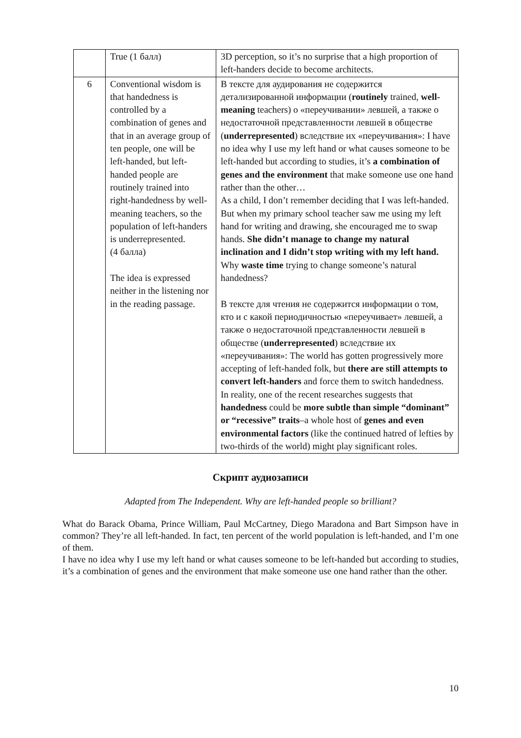| | True (1 балл) | 3D perception, so it’s no surprise that a high proportion of left-handers decide to become architects. |
| 6 | Conventional wisdom is that handedness is controlled by a combination of genes and that in an average group of ten people, one will be left-handed, but left-handed people are routinely trained into right-handedness by well-meaning teachers, so the population of left-handers is underrepresented. (4 балла) The idea is expressed neither in the listening nor in the reading passage. | В тексте для аудирования не содержится детализированной информации ( routinely trained, well-meaning teachers) о «переучивании» левшей, а также о недостаточной представленности левшей в обществе ( underrepresented ) вследствие их «переучивания»: I have no idea why I use my left hand or what causes someone to be left-handed but according to studies, it’s a combination of genes and the environment that make someone use one hand rather than the other… As a child, I don’t remember deciding that I was left-handed. But when my primary school teacher saw me using my left hand for writing and drawing, she encouraged me to swap hands. She didn’t manage to change my natural inclination and I didn’t stop writing with my left hand. Why waste time trying to change someone’s natural handedness? В тексте для чтения не содержится информации о том, кто и с какой периодичностью «переучивает» левшей, а также о недостаточной представленности левшей в обществе ( underrepresented ) вследствие их «переучивания»: The world has gotten progressively more accepting of left-handed folk, but there are still attempts to convert left-handers and force them to switch handedness. In reality, one of the recent researches suggests that handedness could be more subtle than simple “dominant” or “recessive” traits –a whole host of genes and even environmental factors (like the continued hatred of lefties by two-thirds of the world) might play significant roles. |
Скрипт аудиозаписи
Adapted from The Independent. Why are left-handed people so brilliant?
What do Barack Obama, Prince William, Paul McCartney, Diego Maradona and Bart Simpson have in common? They’re all left-handed. In fact, ten percent of the world population is left-handed, and I’m one of them.
I have no idea why I use my left hand or what causes someone to be left-handed but according to studies, it’s a combination of genes and the environment that make someone use one hand rather than the other.
10